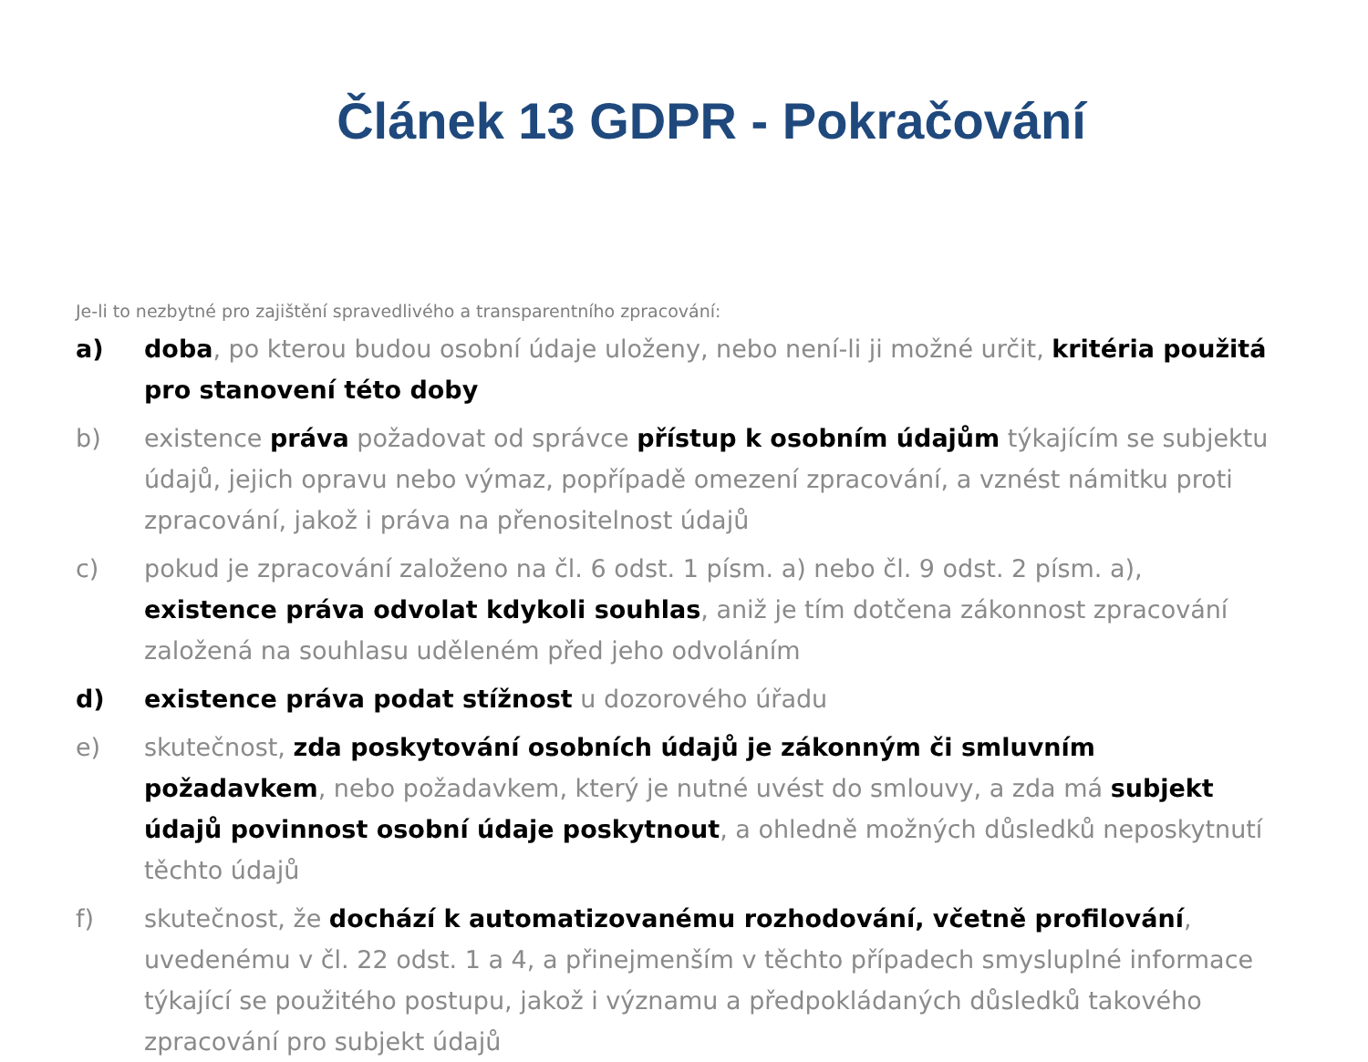Článek 13 GDPR - Pokračování
Je-li to nezbytné pro zajištění spravedlivého a transparentního zpracování:
a) doba, po kterou budou osobní údaje uloženy, nebo není-li ji možné určit, kritéria použitá pro stanovení této doby
b) existence práva požadovat od správce přístup k osobním údajům týkajícím se subjektu údajů, jejich opravu nebo výmaz, popřípadě omezení zpracování, a vznést námitku proti zpracování, jakož i práva na přenositelnost údajů
c) pokud je zpracování založeno na čl. 6 odst. 1 písm. a) nebo čl. 9 odst. 2 písm. a), existence práva odvolat kdykoli souhlas, aniž je tím dotčena zákonnost zpracování založená na souhlasu uděleném před jeho odvoláním
d) existence práva podat stížnost u dozorového úřadu
e) skutečnost, zda poskytování osobních údajů je zákonným či smluvním požadavkem, nebo požadavkem, který je nutné uvést do smlouvy, a zda má subjekt údajů povinnost osobní údaje poskytnout, a ohledně možných důsledků neposkytnutí těchto údajů
f) skutečnost, že dochází k automatizovanému rozhodování, včetně profilování, uvedenému v čl. 22 odst. 1 a 4, a přinejmenším v těchto případech smysluplné informace týkající se použitého postupu, jakož i významu a předpokládaných důsledků takového zpracování pro subjekt údajů